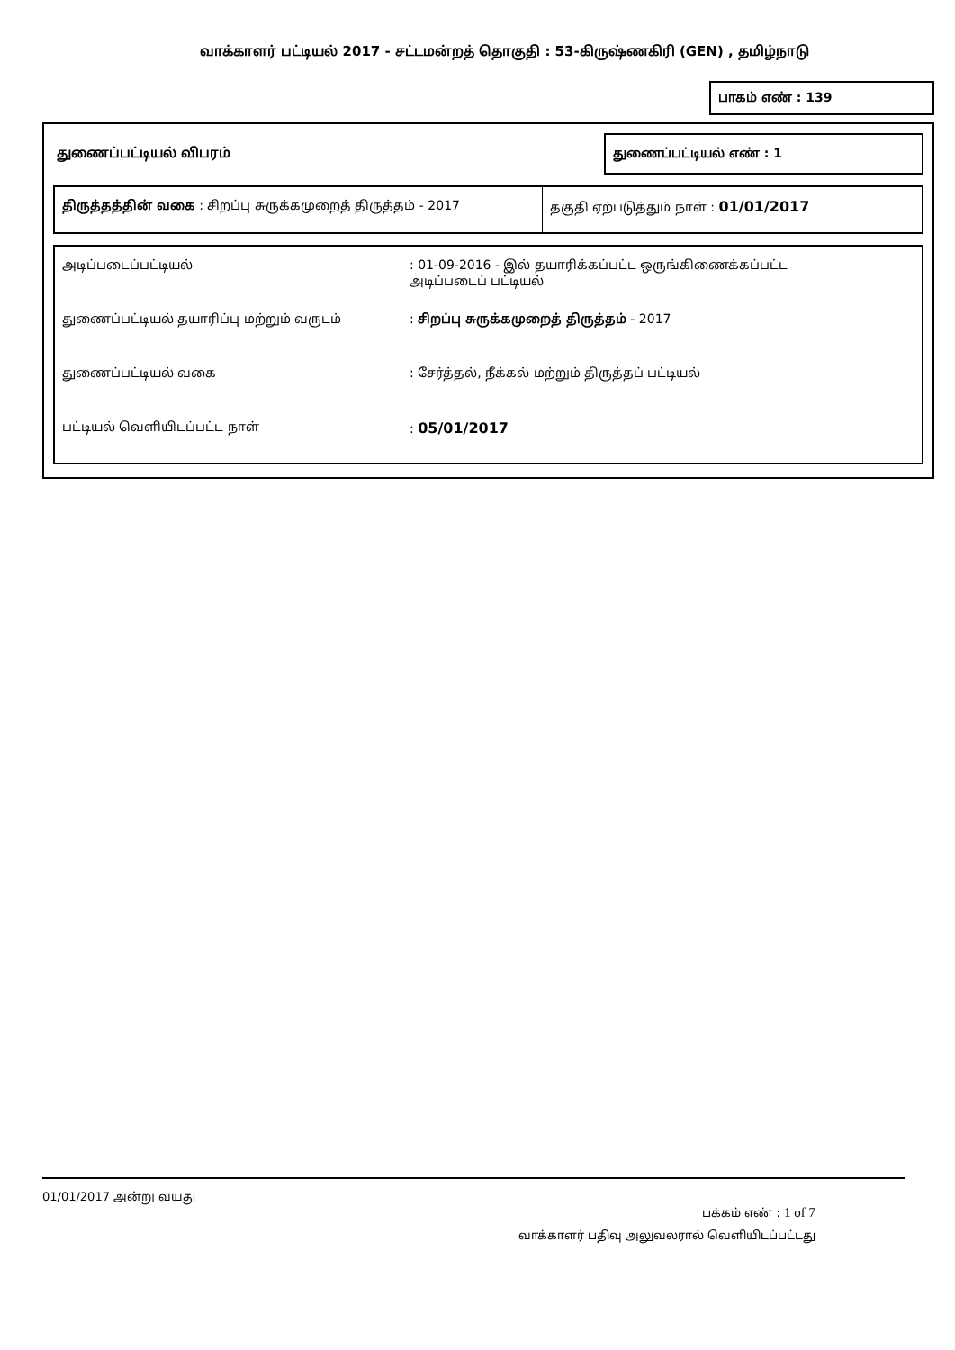வாக்காளர் பட்டியல் 2017 - சட்டமன்றத் தொகுதி : 53-கிருஷ்ணகிரி (GEN) , தமிழ்நாடு
பாகம் எண் : 139
துணைப்பட்டியல் விபரம்
துணைப்பட்டியல் எண் : 1
திருத்தத்தின் வகை : சிறப்பு சுருக்கமுறைத் திருத்தம் - 2017 தகுதி ஏற்படுத்தும் நாள் : 01/01/2017
| அடிப்படைப்பட்டியல் | : 01-09-2016 - இல் தயாரிக்கப்பட்ட ஒருங்கிணைக்கப்பட்ட அடிப்படைப் பட்டியல் |
| துணைப்பட்டியல் தயாரிப்பு மற்றும் வருடம் | : சிறப்பு சுருக்கமுறைத் திருத்தம் - 2017 |
| துணைப்பட்டியல் வகை | : சேர்த்தல், நீக்கல் மற்றும் திருத்தப் பட்டியல் |
| பட்டியல் வெளியிடப்பட்ட நாள் | : 05/01/2017 |
01/01/2017 அன்று வயது
பக்கம் எண் : 1 of 7
வாக்காளர் பதிவு அலுவலரால் வெளியிடப்பட்டது